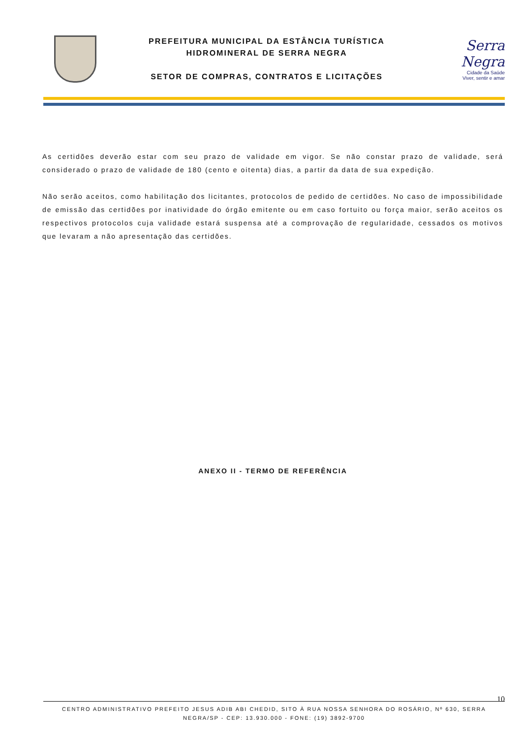PREFEITURA MUNICIPAL DA ESTÂNCIA TURÍSTICA
HIDROMINERAL DE SERRA NEGRA
SETOR DE COMPRAS, CONTRATOS E LICITAÇÕES
Serra Negra
Cidade da Saúde
Viver, sentir e amar
As certidões deverão estar com seu prazo de validade em vigor. Se não constar prazo de validade, será considerado o prazo de validade de 180 (cento e oitenta) dias, a partir da data de sua expedição.
Não serão aceitos, como habilitação dos licitantes, protocolos de pedido de certidões. No caso de impossibilidade de emissão das certidões por inatividade do órgão emitente ou em caso fortuito ou força maior, serão aceitos os respectivos protocolos cuja validade estará suspensa até a comprovação de regularidade, cessados os motivos que levaram a não apresentação das certidões.
ANEXO II - TERMO DE REFERÊNCIA
10
CENTRO ADMINISTRATIVO PREFEITO JESUS ADIB ABI CHEDID, SITO À RUA NOSSA SENHORA DO ROSÁRIO, Nº 630, SERRA NEGRA/SP - CEP: 13.930.000 - FONE: (19) 3892-9700